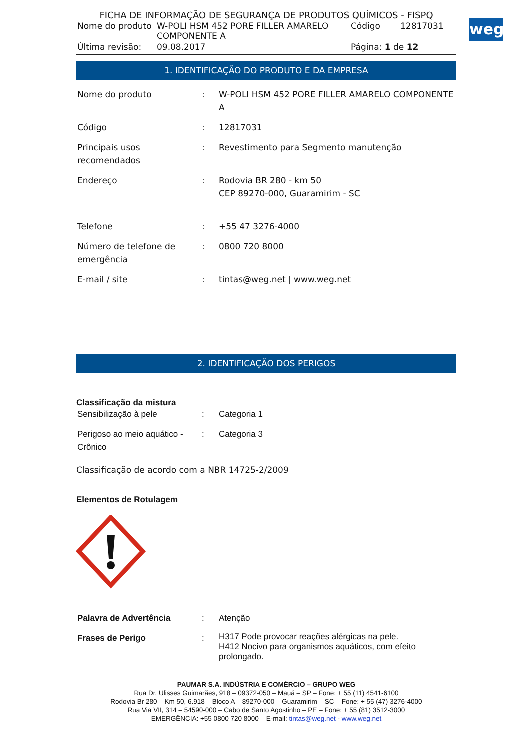weg
FICHA DE INFORMAÇÃO DE SEGURANÇA DE PRODUTOS QUÍMICOS - FISPQ
| Nome do produto | W-POLI HSM 452 PORE FILLER AMARELO COMPONENTE A | Código | 12817031 |
| Última revisão: | 09.08.2017 | Página: 1 de 12 | |
1. IDENTIFICAÇÃO DO PRODUTO E DA EMPRESA
| Nome do produto | : | W-POLI HSM 452 PORE FILLER AMARELO COMPONENTE A |
| Código | : | 12817031 |
| Principais usos recomendados | : | Revestimento para Segmento manutenção |
| Endereço | : | Rodovia BR 280 - km 50 CEP 89270-000, Guaramirim - SC |
| Telefone | : | +55 47 3276-4000 |
| Número de telefone de emergência | : | 0800 720 8000 |
| E-mail / site | : | tintas@weg.net / www.weg.net |
2. IDENTIFICAÇÃO DOS PERIGOS
Classificação da mistura
| Sensibilização à pele | : | Categoria 1 |
| Perigoso ao meio aquático - Crônico | : | Categoria 3 |
Classificação de acordo com a NBR 14725-2/2009
Elementos de Rotulagem
| Palavra de Advertência | : | Atenção |
| Frases de Perigo | : | H317 Pode provocar reações alérgicas na pele. H412 Nocivo para organismos aquáticos, com efeito prolongado. |
PAUMAR S.A. INDÚSTRIA E COMÉRCIO – GRUPO WEG
Rua Dr. Ulisses Guimarães, 918 – 09372-050 – Mauá – SP – Fone: + 55 (11) 4541-6100
Rodovia Br 280 – Km 50, 6.918 – Bloco A – 89270-000 – Guaramirim – SC – Fone: + 55 (47) 3276-4000
Rua Via VII, 314 – 54590-000 – Cabo de Santo Agostinho – PE – Fone: + 55 (81) 3512-3000
EMERGÊNCIA: +55 0800 720 8000 – E-mail: tintas@weg.net - www.weg.net